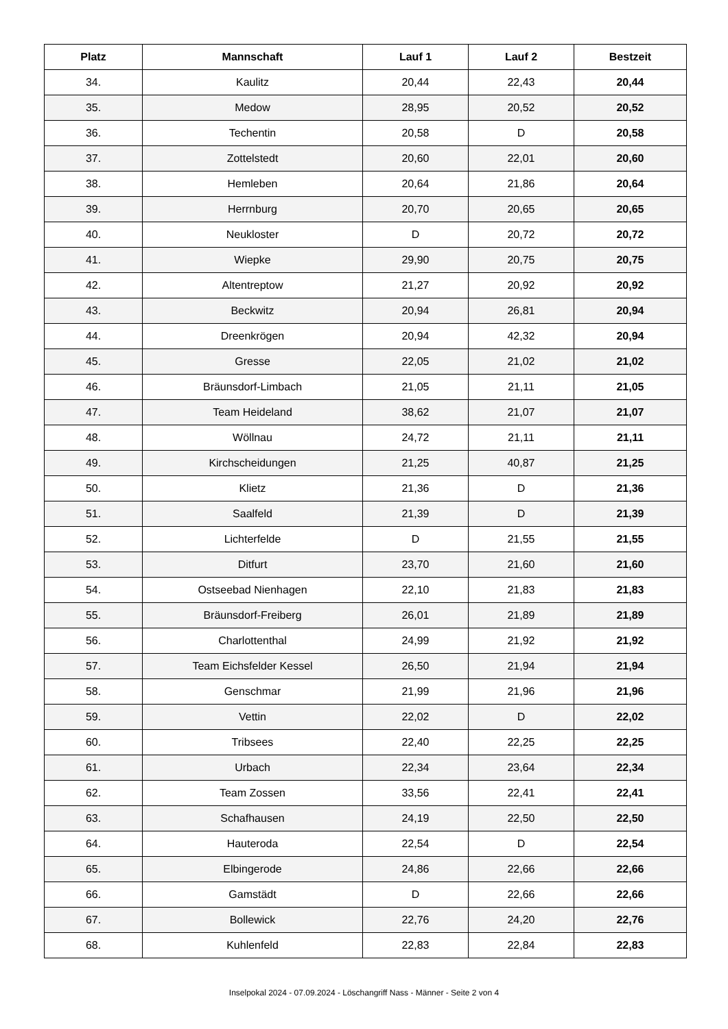| Platz | Mannschaft | Lauf 1 | Lauf 2 | Bestzeit |
| --- | --- | --- | --- | --- |
| 34. | Kaulitz | 20,44 | 22,43 | 20,44 |
| 35. | Medow | 28,95 | 20,52 | 20,52 |
| 36. | Techentin | 20,58 | D | 20,58 |
| 37. | Zottelstedt | 20,60 | 22,01 | 20,60 |
| 38. | Hemleben | 20,64 | 21,86 | 20,64 |
| 39. | Herrnburg | 20,70 | 20,65 | 20,65 |
| 40. | Neukloster | D | 20,72 | 20,72 |
| 41. | Wiepke | 29,90 | 20,75 | 20,75 |
| 42. | Altentreptow | 21,27 | 20,92 | 20,92 |
| 43. | Beckwitz | 20,94 | 26,81 | 20,94 |
| 44. | Dreenkrögen | 20,94 | 42,32 | 20,94 |
| 45. | Gresse | 22,05 | 21,02 | 21,02 |
| 46. | Bräunsdorf-Limbach | 21,05 | 21,11 | 21,05 |
| 47. | Team Heideland | 38,62 | 21,07 | 21,07 |
| 48. | Wöllnau | 24,72 | 21,11 | 21,11 |
| 49. | Kirchscheidungen | 21,25 | 40,87 | 21,25 |
| 50. | Klietz | 21,36 | D | 21,36 |
| 51. | Saalfeld | 21,39 | D | 21,39 |
| 52. | Lichterfelde | D | 21,55 | 21,55 |
| 53. | Ditfurt | 23,70 | 21,60 | 21,60 |
| 54. | Ostseebad Nienhagen | 22,10 | 21,83 | 21,83 |
| 55. | Bräunsdorf-Freiberg | 26,01 | 21,89 | 21,89 |
| 56. | Charlottenthal | 24,99 | 21,92 | 21,92 |
| 57. | Team Eichsfelder Kessel | 26,50 | 21,94 | 21,94 |
| 58. | Genschmar | 21,99 | 21,96 | 21,96 |
| 59. | Vettin | 22,02 | D | 22,02 |
| 60. | Tribsees | 22,40 | 22,25 | 22,25 |
| 61. | Urbach | 22,34 | 23,64 | 22,34 |
| 62. | Team Zossen | 33,56 | 22,41 | 22,41 |
| 63. | Schafhausen | 24,19 | 22,50 | 22,50 |
| 64. | Hauteroda | 22,54 | D | 22,54 |
| 65. | Elbingerode | 24,86 | 22,66 | 22,66 |
| 66. | Gamstädt | D | 22,66 | 22,66 |
| 67. | Bollewick | 22,76 | 24,20 | 22,76 |
| 68. | Kuhlenfeld | 22,83 | 22,84 | 22,83 |
Inselpokal 2024 - 07.09.2024 - Löschangriff Nass - Männer - Seite 2 von 4